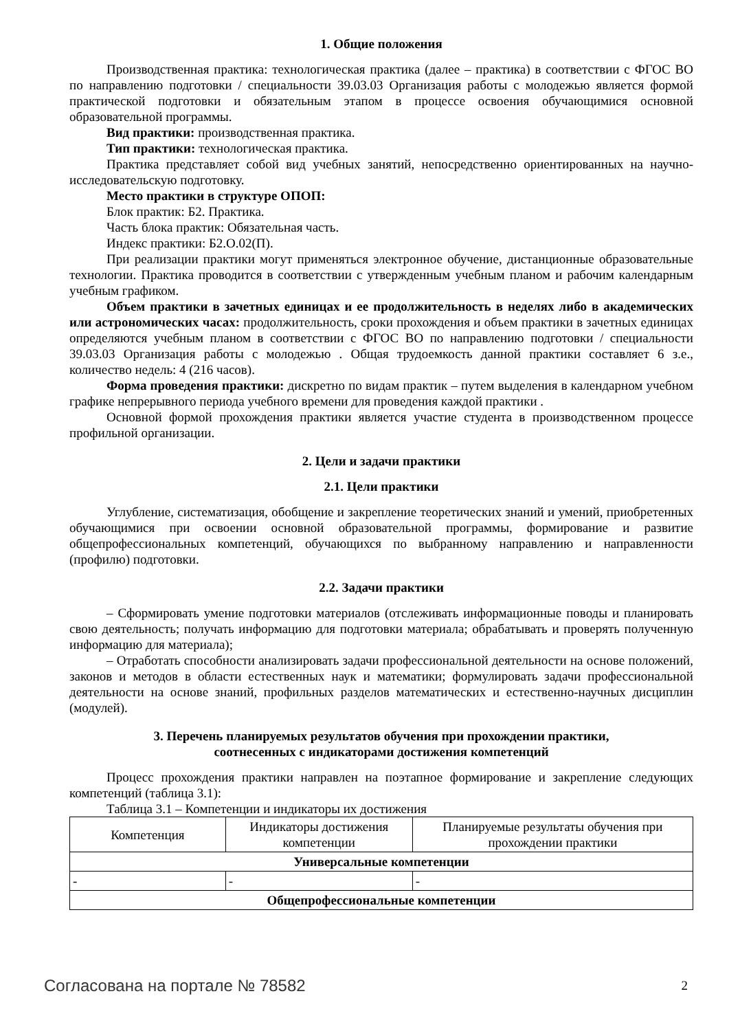1. Общие положения
Производственная практика: технологическая практика (далее – практика) в соответствии с ФГОС ВО по направлению подготовки / специальности 39.03.03 Организация работы с молодежью является формой практической подготовки и обязательным этапом в процессе освоения обучающимися основной образовательной программы.
Вид практики: производственная практика.
Тип практики: технологическая практика.
Практика представляет собой вид учебных занятий, непосредственно ориентированных на научно-исследовательскую подготовку.
Место практики в структуре ОПОП:
Блок практик: Б2. Практика.
Часть блока практик: Обязательная часть.
Индекс практики: Б2.О.02(П).
При реализации практики могут применяться электронное обучение, дистанционные образовательные технологии. Практика проводится в соответствии с утвержденным учебным планом и рабочим календарным учебным графиком.
Объем практики в зачетных единицах и ее продолжительность в неделях либо в академических или астрономических часах: продолжительность, сроки прохождения и объем практики в зачетных единицах определяются учебным планом в соответствии с ФГОС ВО по направлению подготовки / специальности 39.03.03 Организация работы с молодежью . Общая трудоемкость данной практики составляет 6 з.е., количество недель: 4 (216 часов).
Форма проведения практики: дискретно по видам практик – путем выделения в календарном учебном графике непрерывного периода учебного времени для проведения каждой практики .
Основной формой прохождения практики является участие студента в производственном процессе профильной организации.
2. Цели и задачи практики
2.1. Цели практики
Углубление, систематизация, обобщение и закрепление теоретических знаний и умений, приобретенных обучающимися при освоении основной образовательной программы, формирование и развитие общепрофессиональных компетенций, обучающихся по выбранному направлению и направленности (профилю) подготовки.
2.2. Задачи практики
– Сформировать умение подготовки материалов (отслеживать информационные поводы и планировать свою деятельность; получать информацию для подготовки материала; обрабатывать и проверять полученную информацию для материала);
– Отработать способности анализировать задачи профессиональной деятельности на основе положений, законов и методов в области естественных наук и математики; формулировать задачи профессиональной деятельности на основе знаний, профильных разделов математических и естественно-научных дисциплин (модулей).
3. Перечень планируемых результатов обучения при прохождении практики,
соотнесенных с индикаторами достижения компетенций
Процесс прохождения практики направлен на поэтапное формирование и закрепление следующих компетенций (таблица 3.1):
Таблица 3.1 – Компетенции и индикаторы их достижения
| Компетенция | Индикаторы достижения компетенции | Планируемые результаты обучения при прохождении практики |
| --- | --- | --- |
| Универсальные компетенции | | |
| - | - | - |
| Общепрофессиональные компетенции | | |
Согласована на портале № 78582 2